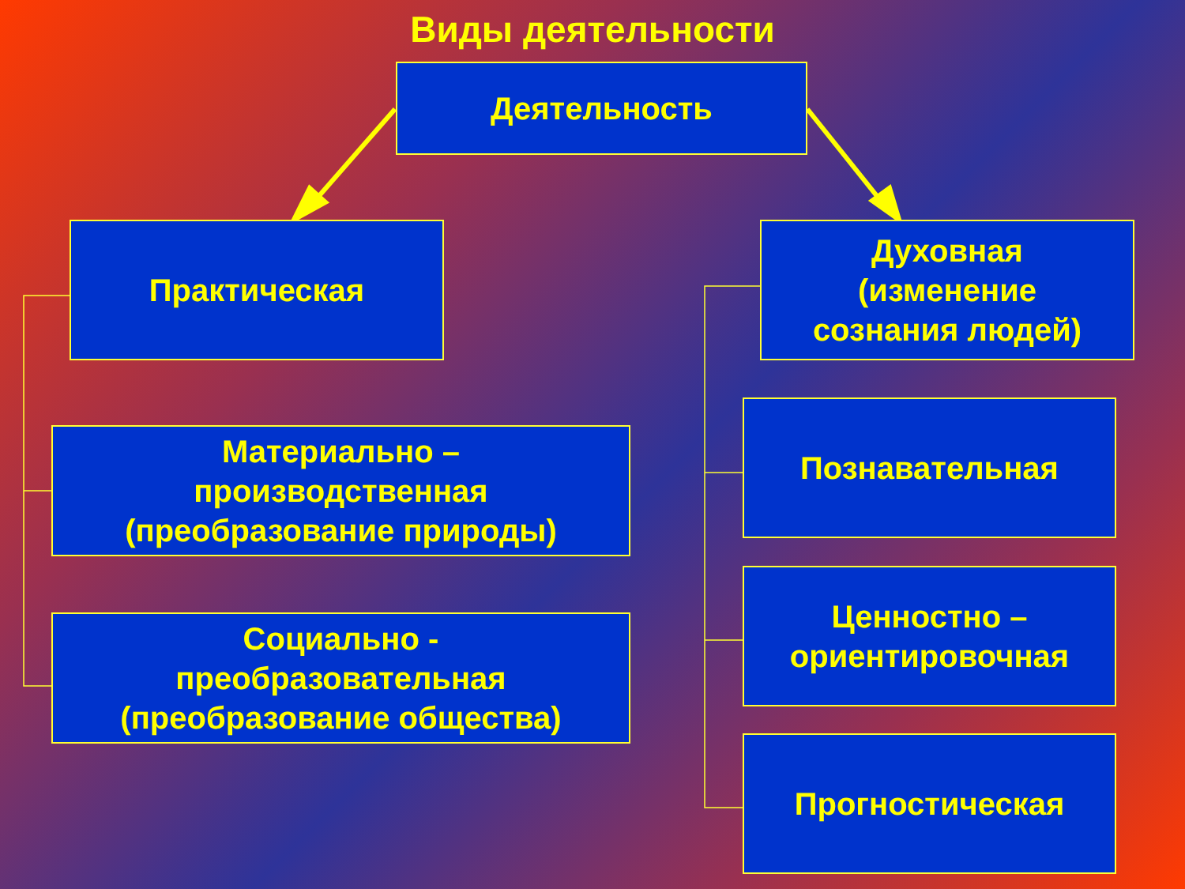Виды деятельности
Деятельность
Практическая
Духовная
(изменение
сознания людей)
Материально –
производственная
(преобразование природы)
Социально -
преобразовательная
(преобразование общества)
Познавательная
Ценностно –
ориентировочная
Прогностическая